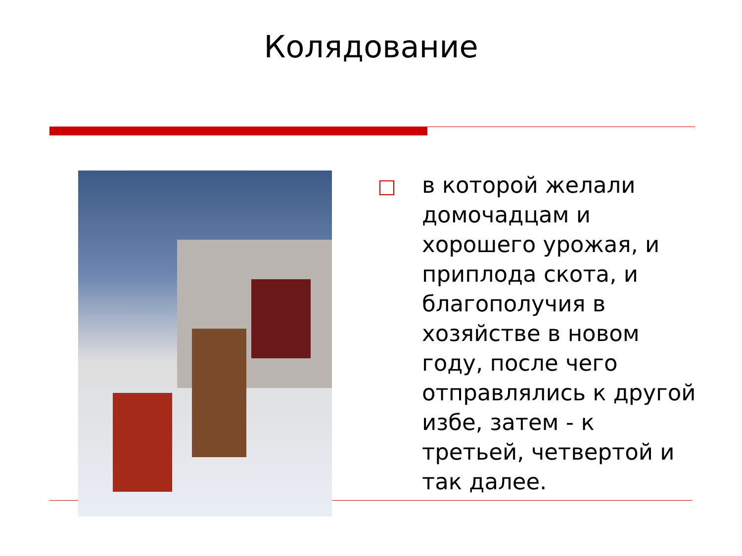Колядование
в которой желали домочадцам и хорошего урожая, и приплода скота, и благополучия в хозяйстве в новом году, после чего отправлялись к другой избе, затем - к третьей, четвертой и так далее.